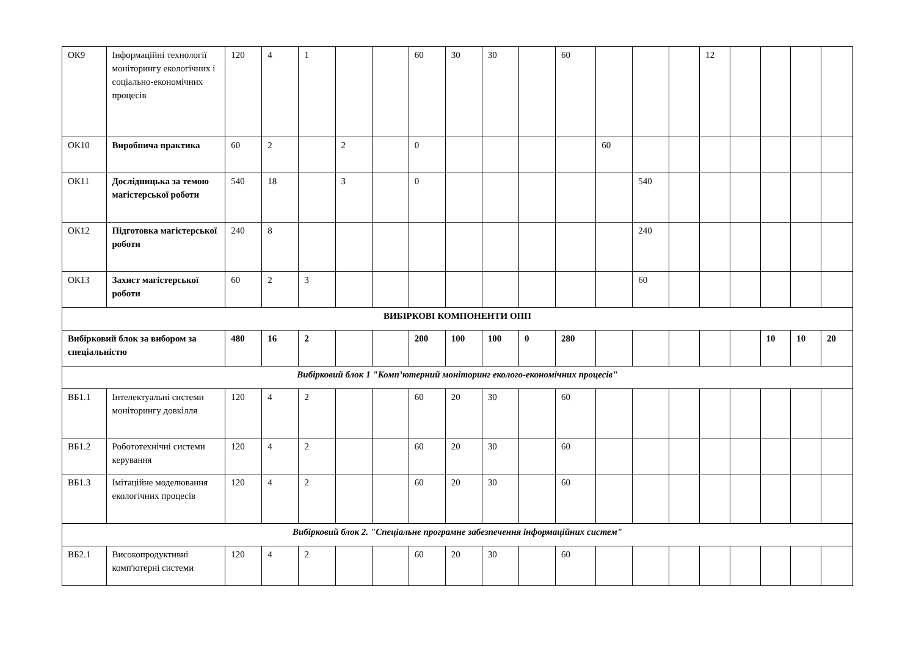| ОК9 | Інформаційні технології моніторингу екологічних і соціально-економічних процесів | 120 | 4 | 1 | | | 60 | 30 | 30 | | 60 | | | | 12 | | | | |
| ОК10 | Виробнича практика | 60 | 2 | | 2 | | 0 | | | | | 60 | | | | | | | |
| ОК11 | Дослідницька за темою магістерської роботи | 540 | 18 | | 3 | | 0 | | | | | | 540 | | | | | | |
| ОК12 | Підготовка магістерської роботи | 240 | 8 | | | | | | | | | | 240 | | | | | | |
| ОК13 | Захист магістерської роботи | 60 | 2 | 3 | | | | | | | | | 60 | | | | | | |
| ВИБІРКОВІ КОМПОНЕНТИ ОПП | | | | | | | | | | | | | | | | | | | |
| Вибірковий блок за вибором за спеціальністю | | 480 | 16 | 2 | | | 200 | 100 | 100 | 0 | 280 | | | | | | 10 | 10 | 20 |
| Вибірковий блок 1 "Комп’ютерний моніторинг еколого-економічних процесів" | | | | | | | | | | | | | | | | | | | |
| ВБ1.1 | Інтелектуальні системи моніторингу довкілля | 120 | 4 | 2 | | | 60 | 20 | 30 | | 60 | | | | | | | | |
| ВБ1.2 | Робототехнічні системи керування | 120 | 4 | 2 | | | 60 | 20 | 30 | | 60 | | | | | | | | |
| ВБ1.3 | Імітаційне моделювання екологічних процесів | 120 | 4 | 2 | | | 60 | 20 | 30 | | 60 | | | | | | | | |
| Вибірковий блок 2. "Спеціальне програмне забезпечення інформаційних систем" | | | | | | | | | | | | | | | | | | | |
| ВБ2.1 | Високопродуктивні комп'ютерні системи | 120 | 4 | 2 | | | 60 | 20 | 30 | | 60 | | | | | | | | |